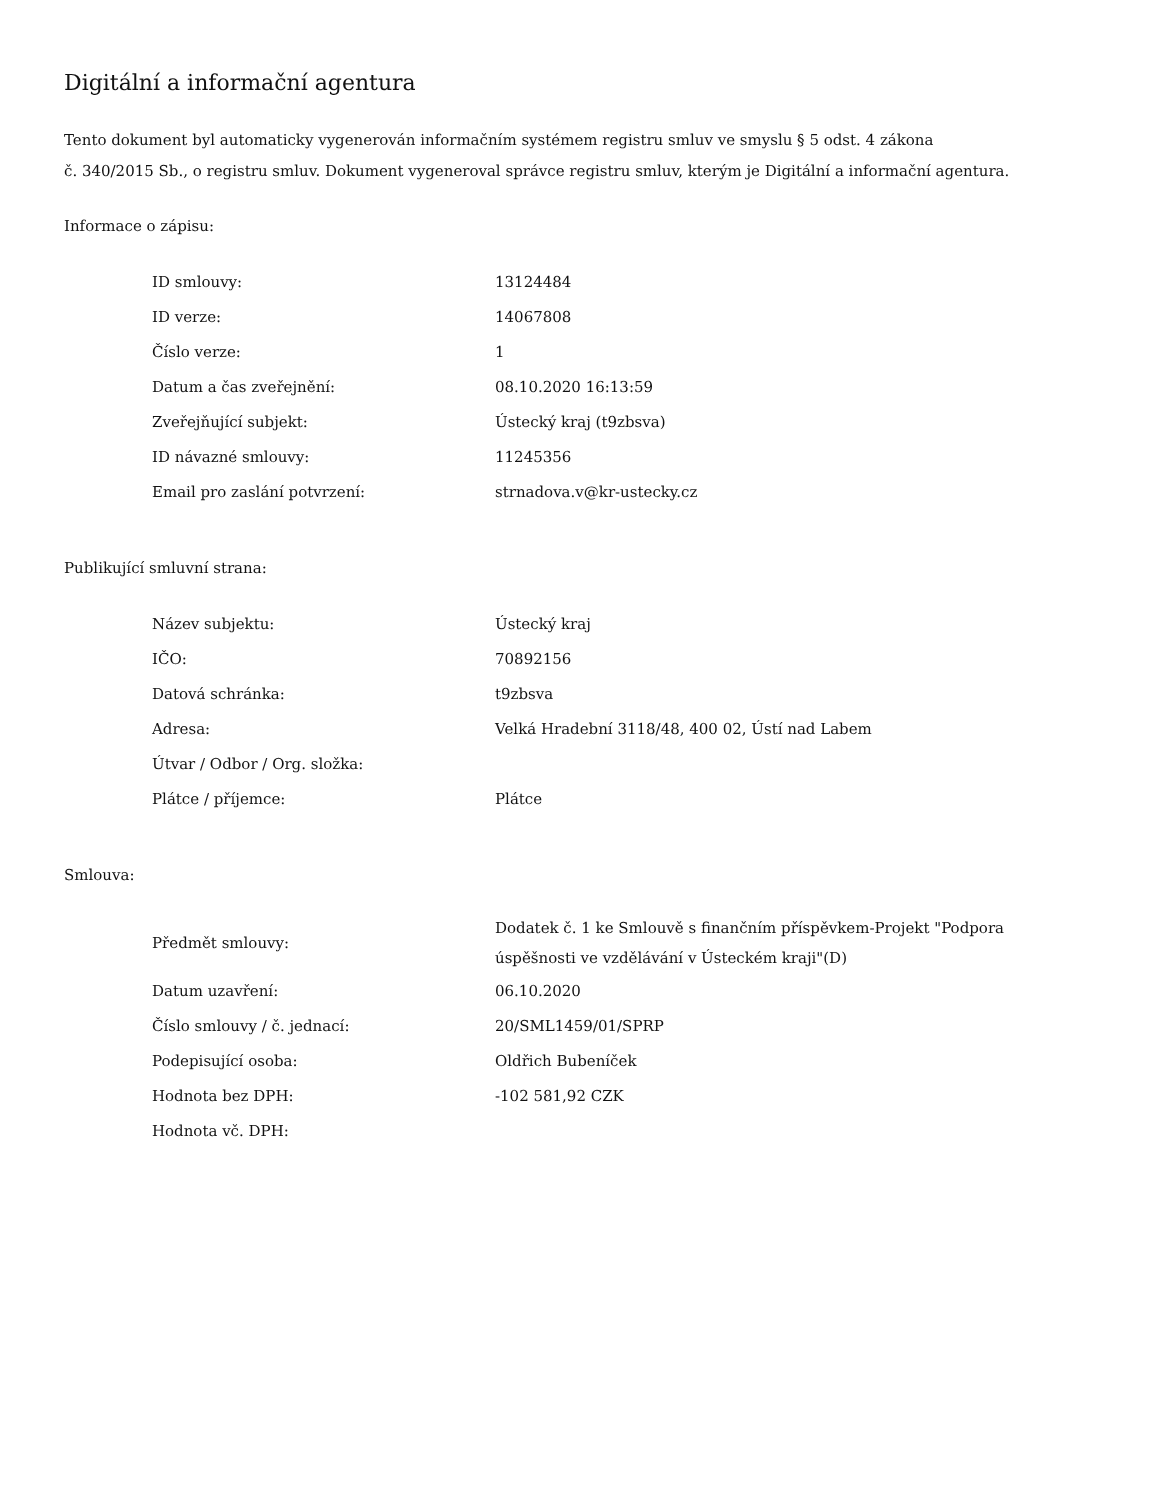Digitální a informační agentura
Tento dokument byl automaticky vygenerován informačním systémem registru smluv ve smyslu § 5 odst. 4 zákona
č. 340/2015 Sb., o registru smluv. Dokument vygeneroval správce registru smluv, kterým je Digitální a informační agentura.
Informace o zápisu:
| ID smlouvy: | 13124484 |
| ID verze: | 14067808 |
| Číslo verze: | 1 |
| Datum a čas zveřejnění: | 08.10.2020 16:13:59 |
| Zveřejňující subjekt: | Ústecký kraj (t9zbsva) |
| ID návazné smlouvy: | 11245356 |
| Email pro zaslání potvrzení: | strnadova.v@kr-ustecky.cz |
Publikující smluvní strana:
| Název subjektu: | Ústecký kraj |
| IČO: | 70892156 |
| Datová schránka: | t9zbsva |
| Adresa: | Velká Hradební 3118/48, 400 02, Ústí nad Labem |
| Útvar / Odbor / Org. složka: | |
| Plátce / příjemce: | Plátce |
Smlouva:
| Předmět smlouvy: | Dodatek č. 1 ke Smlouvě s finančním příspěvkem-Projekt "Podpora úspěšnosti ve vzdělávání v Ústeckém kraji"(D) |
| Datum uzavření: | 06.10.2020 |
| Číslo smlouvy / č. jednací: | 20/SML1459/01/SPRP |
| Podepisující osoba: | Oldřich Bubeníček |
| Hodnota bez DPH: | -102 581,92 CZK |
| Hodnota vč. DPH: | |